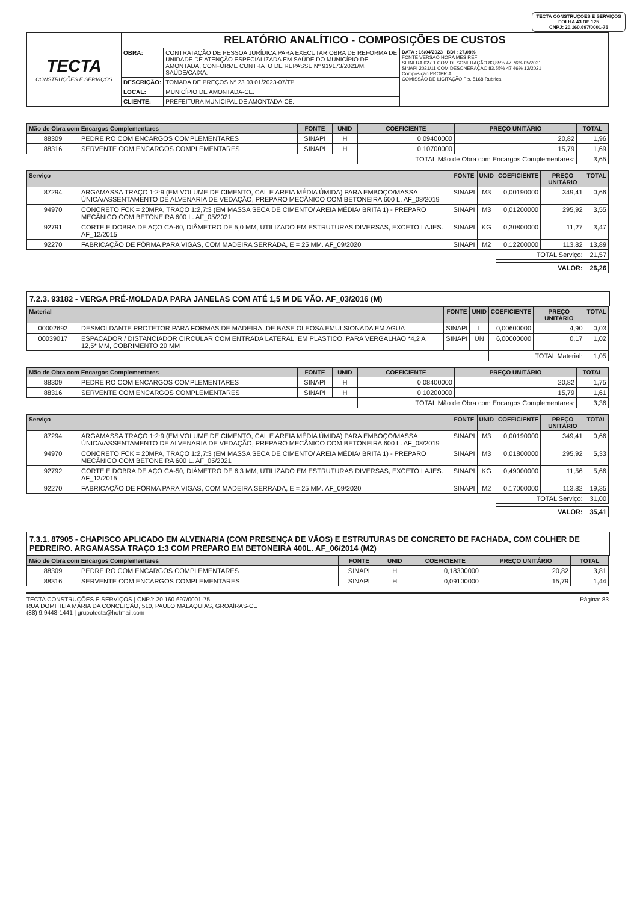TECTA CONSTRUÇÕES E SERVIÇOS
FOLHA 43 DE 125
CNPJ: 20.160.697/0001-75
| TECTA CONSTRUÇÕES E SERVIÇOS | RELATÓRIO ANALÍTICO - COMPOSIÇÕES DE CUSTOS | | |
| | OBRA: | CONTRATAÇÃO DE PESSOA JURÍDICA PARA EXECUTAR OBRA DE REFORMA DE UNIDADE DE ATENÇÃO ESPECIALIZADA EM SAÚDE DO MUNICÍPIO DE AMONTADA, CONFORME CONTRATO DE REPASSE Nº 919173/2021/M. SAÚDE/CAIXA. | DATA : 16/04/2023 BDI : 27,08% FONTE VERSÃO HORA MES REF SEINFRA 027.1 COM DESONERAÇÃO 83,85% 47,76% 05/2021 SINAPI 2021/11 COM DESONERAÇÃO 83,55% 47,46% 12/2021 Composição PROPRIA COMISSÃO DE LICITAÇÃO Fls. 5168 Rubrica |
| | DESCRIÇÃO: | TOMADA DE PREÇOS Nº 23.03.01/2023-07/TP. | |
| | LOCAL: | MUNICÍPIO DE AMONTADA-CE. | |
| | CLIENTE: | PREFEITURA MUNICIPAL DE AMONTADA-CE. | |
| Mão de Obra com Encargos Complementares | | FONTE | UNID | COEFICIENTE | PREÇO UNITÁRIO | TOTAL |
| --- | --- | --- | --- | --- | --- | --- |
| 88309 | PEDREIRO COM ENCARGOS COMPLEMENTARES | SINAPI | H | 0,09400000 | 20,82 | 1,96 |
| 88316 | SERVENTE COM ENCARGOS COMPLEMENTARES | SINAPI | H | 0,10700000 | 15,79 | 1,69 |
| | | | | TOTAL Mão de Obra com Encargos Complementares: | | 3,65 |
| Serviço | | FONTE | UNID | COEFICIENTE | PREÇO UNITÁRIO | TOTAL |
| --- | --- | --- | --- | --- | --- | --- |
| 87294 | ARGAMASSA TRAÇO 1:2:9 (EM VOLUME DE CIMENTO, CAL E AREIA MÉDIA ÚMIDA) PARA EMBOÇO/MASSA ÚNICA/ASSENTAMENTO DE ALVENARIA DE VEDAÇÃO, PREPARO MECÂNICO COM BETONEIRA 600 L. AF_08/2019 | SINAPI | M3 | 0,00190000 | 349,41 | 0,66 |
| 94970 | CONCRETO FCK = 20MPA, TRAÇO 1:2,7:3 (EM MASSA SECA DE CIMENTO/ AREIA MÉDIA/ BRITA 1) - PREPARO MECÂNICO COM BETONEIRA 600 L. AF_05/2021 | SINAPI | M3 | 0,01200000 | 295,92 | 3,55 |
| 92791 | CORTE E DOBRA DE AÇO CA-60, DIÂMETRO DE 5,0 MM, UTILIZADO EM ESTRUTURAS DIVERSAS, EXCETO LAJES. AF_12/2015 | SINAPI | KG | 0,30800000 | 11,27 | 3,47 |
| 92270 | FABRICAÇÃO DE FÔRMA PARA VIGAS, COM MADEIRA SERRADA, E = 25 MM. AF_09/2020 | SINAPI | M2 | 0,12200000 | 113,82 | 13,89 |
| | | | | TOTAL Serviço: | | 21,57 |
| | | | | VALOR: | | 26,26 |
7.2.3. 93182 - VERGA PRÉ-MOLDADA PARA JANELAS COM ATÉ 1,5 M DE VÃO. AF_03/2016 (M)
| Material | | FONTE | UNID | COEFICIENTE | PREÇO UNITÁRIO | TOTAL |
| --- | --- | --- | --- | --- | --- | --- |
| 00002692 | DESMOLDANTE PROTETOR PARA FORMAS DE MADEIRA, DE BASE OLEOSA EMULSIONADA EM AGUA | SINAPI | L | 0,00600000 | 4,90 | 0,03 |
| 00039017 | ESPACADOR / DISTANCIADOR CIRCULAR COM ENTRADA LATERAL, EM PLASTICO, PARA VERGALHAO *4,2 A 12,5* MM, COBRIMENTO 20 MM | SINAPI | UN | 6,00000000 | 0,17 | 1,02 |
| | | | | TOTAL Material: | | 1,05 |
| Mão de Obra com Encargos Complementares | | FONTE | UNID | COEFICIENTE | PREÇO UNITÁRIO | TOTAL |
| --- | --- | --- | --- | --- | --- | --- |
| 88309 | PEDREIRO COM ENCARGOS COMPLEMENTARES | SINAPI | H | 0,08400000 | 20,82 | 1,75 |
| 88316 | SERVENTE COM ENCARGOS COMPLEMENTARES | SINAPI | H | 0,10200000 | 15,79 | 1,61 |
| | | | | TOTAL Mão de Obra com Encargos Complementares: | | 3,36 |
| Serviço | | FONTE | UNID | COEFICIENTE | PREÇO UNITÁRIO | TOTAL |
| --- | --- | --- | --- | --- | --- | --- |
| 87294 | ARGAMASSA TRAÇO 1:2:9 (EM VOLUME DE CIMENTO, CAL E AREIA MÉDIA ÚMIDA) PARA EMBOÇO/MASSA ÚNICA/ASSENTAMENTO DE ALVENARIA DE VEDAÇÃO, PREPARO MECÂNICO COM BETONEIRA 600 L. AF_08/2019 | SINAPI | M3 | 0,00190000 | 349,41 | 0,66 |
| 94970 | CONCRETO FCK = 20MPA, TRAÇO 1:2,7:3 (EM MASSA SECA DE CIMENTO/ AREIA MÉDIA/ BRITA 1) - PREPARO MECÂNICO COM BETONEIRA 600 L. AF_05/2021 | SINAPI | M3 | 0,01800000 | 295,92 | 5,33 |
| 92792 | CORTE E DOBRA DE AÇO CA-50, DIÂMETRO DE 6,3 MM, UTILIZADO EM ESTRUTURAS DIVERSAS, EXCETO LAJES. AF_12/2015 | SINAPI | KG | 0,49000000 | 11,56 | 5,66 |
| 92270 | FABRICAÇÃO DE FÔRMA PARA VIGAS, COM MADEIRA SERRADA, E = 25 MM. AF_09/2020 | SINAPI | M2 | 0,17000000 | 113,82 | 19,35 |
| | | | | TOTAL Serviço: | | 31,00 |
| | | | | VALOR: | | 35,41 |
7.3.1. 87905 - CHAPISCO APLICADO EM ALVENARIA (COM PRESENÇA DE VÃOS) E ESTRUTURAS DE CONCRETO DE FACHADA, COM COLHER DE PEDREIRO. ARGAMASSA TRAÇO 1:3 COM PREPARO EM BETONEIRA 400L. AF_06/2014 (M2)
| Mão de Obra com Encargos Complementares | | FONTE | UNID | COEFICIENTE | PREÇO UNITÁRIO | TOTAL |
| --- | --- | --- | --- | --- | --- | --- |
| 88309 | PEDREIRO COM ENCARGOS COMPLEMENTARES | SINAPI | H | 0,18300000 | 20,82 | 3,81 |
| 88316 | SERVENTE COM ENCARGOS COMPLEMENTARES | SINAPI | H | 0,09100000 | 15,79 | 1,44 |
TECTA CONSTRUÇÕES E SERVIÇOS | CNPJ: 20.160.697/0001-75
RUA DOMITILIA MARIA DA CONCEIÇÃO, 510, PAULO MALAQUIAS, GROAÍRAS-CE
(88) 9.9448-1441 | grupotecta@hotmail.com
Página: 83